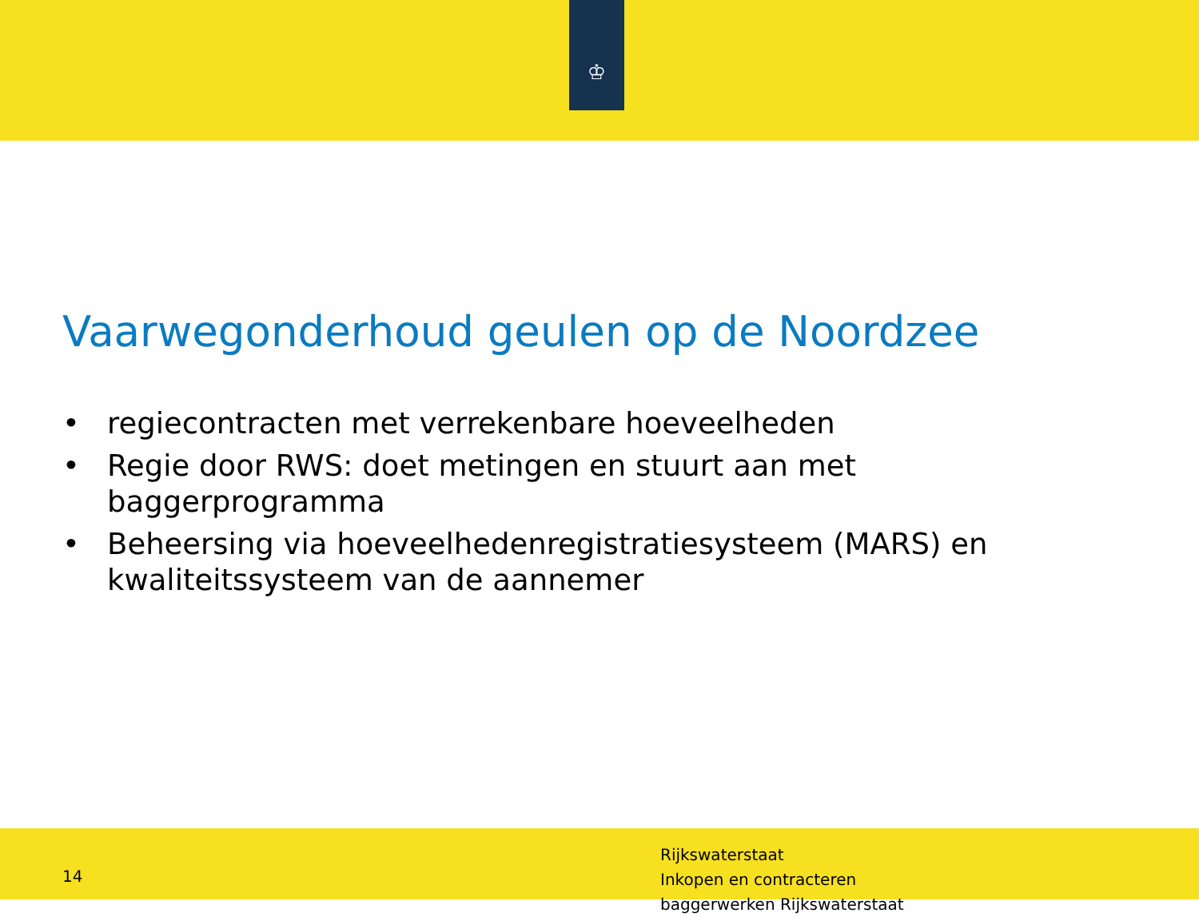♔
Vaarwegonderhoud geulen op de Noordzee
• regiecontracten met verrekenbare hoeveelheden
• Regie door RWS: doet metingen en stuurt aan met baggerprogramma
• Beheersing via hoeveelhedenregistratiesysteem (MARS) en kwaliteitssysteem van de aannemer
14
Rijkswaterstaat
Inkopen en contracteren
baggerwerken Rijkswaterstaat